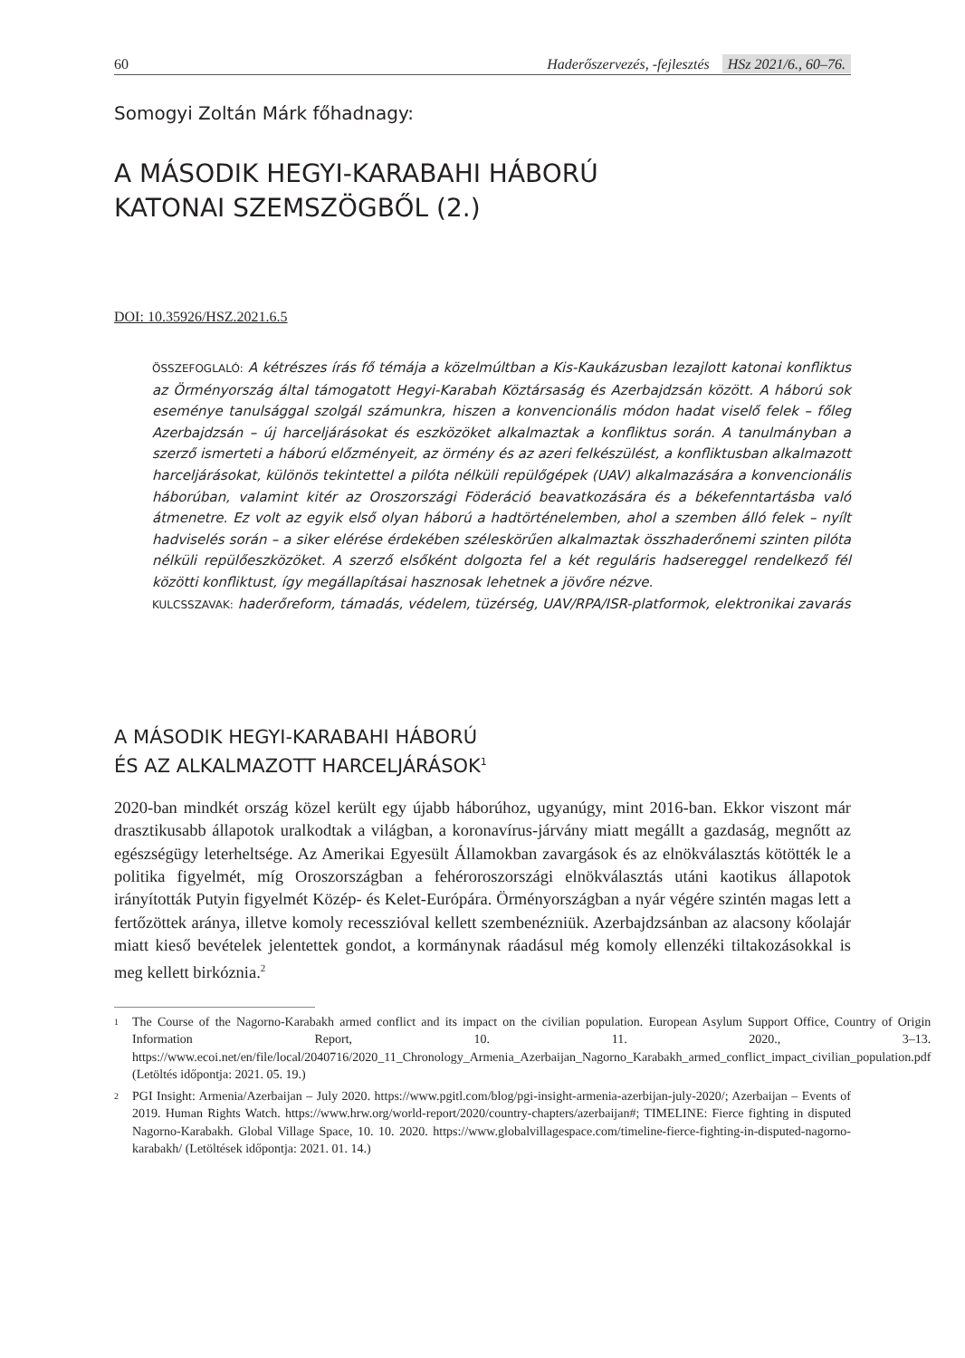60 Haderőszervezés, -fejlesztés HSz 2021/6., 60–76.
Somogyi Zoltán Márk főhadnagy:
A MÁSODIK HEGYI-KARABAHI HÁBORÚ
KATONAI SZEMSZÖGBŐL (2.)
DOI: 10.35926/HSZ.2021.6.5
ÖSSZEFOGLALÓ: A kétrészes írás fő témája a közelmúltban a Kis-Kaukázusban lezajlott katonai konfliktus az Örményország által támogatott Hegyi-Karabah Köztársaság és Azerbajdzsán között. A háború sok eseménye tanulsággal szolgál számunkra, hiszen a konvencionális módon hadat viselő felek – főleg Azerbajdzsán – új harceljárásokat és eszközöket alkalmaztak a konfliktus során. A tanulmányban a szerző ismerteti a háború előzményeit, az örmény és az azeri felkészülést, a konfliktusban alkalmazott harceljárásokat, különös tekintettel a pilóta nélküli repülőgépek (UAV) alkalmazására a konvencionális háborúban, valamint kitér az Oroszországi Föderáció beavatkozására és a békefenntartásba való átmenetre. Ez volt az egyik első olyan háború a hadtörténelemben, ahol a szemben álló felek – nyílt hadviselés során – a siker elérése érdekében széleskörűen alkalmaztak összhaderőnemi szinten pilóta nélküli repülőeszközöket. A szerző elsőként dolgozta fel a két reguláris hadsereggel rendelkező fél közötti konfliktust, így megállapításai hasznosak lehetnek a jövőre nézve.
KULCSSZAVAK: haderőreform, támadás, védelem, tüzérség, UAV/RPA/ISR-platformok, elektronikai zavarás
A MÁSODIK HEGYI-KARABAHI HÁBORÚ
ÉS AZ ALKALMAZOTT HARCELJÁRÁSOK<sup>1</sup>
2020-ban mindkét ország közel került egy újabb háborúhoz, ugyanúgy, mint 2016-ban. Ekkor viszont már drasztikusabb állapotok uralkodtak a világban, a koronavírus-járvány miatt megállt a gazdaság, megnőtt az egészségügy leterheltsége. Az Amerikai Egyesült Államokban zavargások és az elnökválasztás kötötték le a politika figyelmét, míg Oroszországban a fehéroroszországi elnökválasztás utáni kaotikus állapotok irányították Putyin figyelmét Közép- és Kelet-Európára. Örményországban a nyár végére szintén magas lett a fertőzöttek aránya, illetve komoly recesszióval kellett szembenézniük. Azerbajdzsánban az alacsony kőolajár miatt kieső bevételek jelentettek gondot, a kormánynak ráadásul még komoly ellenzéki tiltakozásokkal is meg kellett birkóznia.<sup>2</sup>
1 The Course of the Nagorno-Karabakh armed conflict and its impact on the civilian population. European Asylum Support Office, Country of Origin Information Report, 10. 11. 2020., 3–13. https://www.ecoi.net/en/file/local/2040716/2020_11_Chronology_Armenia_Azerbaijan_Nagorno_Karabakh_armed_conflict_impact_civilian_population.pdf (Letöltés időpontja: 2021. 05. 19.)
2 PGI Insight: Armenia/Azerbaijan – July 2020. https://www.pgitl.com/blog/pgi-insight-armenia-azerbijan-july-2020/; Azerbaijan – Events of 2019. Human Rights Watch. https://www.hrw.org/world-report/2020/country-chapters/azerbaijan#; TIMELINE: Fierce fighting in disputed Nagorno-Karabakh. Global Village Space, 10. 10. 2020. https://www.globalvillagespace.com/timeline-fierce-fighting-in-disputed-nagorno-karabakh/ (Letöltések időpontja: 2021. 01. 14.)